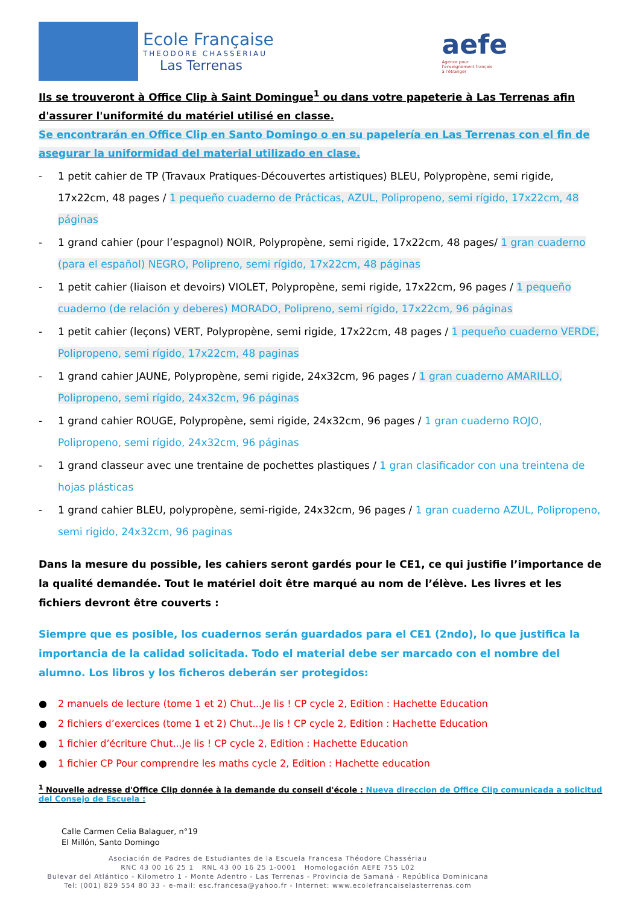Ecole Française
THEODORE CHASSERIAU
Las Terrenas
aefe
Agence pour
l'enseignement français
à l'étranger
Ils se trouveront à Office Clip à Saint Domingue<sup>1</sup> ou dans votre papeterie à Las Terrenas afin d'assurer l'uniformité du matériel utilisé en classe.
Se encontrarán en Office Clip en Santo Domingo o en su papelería en Las Terrenas con el fin de asegurar la uniformidad del material utilizado en clase.
- 1 petit cahier de TP (Travaux Pratiques-Découvertes artistiques) BLEU, Polypropène, semi rigide, 17x22cm, 48 pages / 1 pequeño cuaderno de Prácticas, AZUL, Polipropeno, semi rígido, 17x22cm, 48 páginas
- 1 grand cahier (pour l’espagnol) NOIR, Polypropène, semi rigide, 17x22cm, 48 pages/ 1 gran cuaderno (para el español) NEGRO, Polipreno, semi rígido, 17x22cm, 48 páginas
- 1 petit cahier (liaison et devoirs) VIOLET, Polypropène, semi rigide, 17x22cm, 96 pages / 1 pequeño cuaderno (de relación y deberes) MORADO, Polipreno, semi rígido, 17x22cm, 96 páginas
- 1 petit cahier (leçons) VERT, Polypropène, semi rigide, 17x22cm, 48 pages / 1 pequeño cuaderno VERDE, Polipropeno, semi rígido, 17x22cm, 48 paginas
- 1 grand cahier JAUNE, Polypropène, semi rigide, 24x32cm, 96 pages / 1 gran cuaderno AMARILLO, Polipropeno, semi rígido, 24x32cm, 96 páginas
- 1 grand cahier ROUGE, Polypropène, semi rigide, 24x32cm, 96 pages / 1 gran cuaderno ROJO, Polipropeno, semi rígido, 24x32cm, 96 páginas
- 1 grand classeur avec une trentaine de pochettes plastiques / 1 gran clasificador con una treintena de hojas plásticas
- 1 grand cahier BLEU, polypropène, semi-rigide, 24x32cm, 96 pages / 1 gran cuaderno AZUL, Polipropeno, semi rigido, 24x32cm, 96 paginas
Dans la mesure du possible, les cahiers seront gardés pour le CE1, ce qui justifie l’importance de la qualité demandée. Tout le matériel doit être marqué au nom de l’élève. Les livres et les fichiers devront être couverts :
Siempre que es posible, los cuadernos serán guardados para el CE1 (2ndo), lo que justifica la importancia de la calidad solicitada. Todo el material debe ser marcado con el nombre del alumno. Los libros y los ficheros deberán ser protegidos:
● 2 manuels de lecture (tome 1 et 2) Chut...Je lis ! CP cycle 2, Edition : Hachette Education
● 2 fichiers d’exercices (tome 1 et 2) Chut...Je lis ! CP cycle 2, Edition : Hachette Education
● 1 fichier d’écriture Chut...Je lis ! CP cycle 2, Edition : Hachette Education
● 1 fichier CP Pour comprendre les maths cycle 2, Edition : Hachette education
<sup>1</sup> Nouvelle adresse d'Office Clip donnée à la demande du conseil d'école : Nueva direccion de Office Clip comunicada a solicitud del Consejo de Escuela :
Calle Carmen Celia Balaguer, n°19
El Millón, Santo Domingo
Asociación de Padres de Estudiantes de la Escuela Francesa Théodore Chassériau
RNC 43 00 16 25 1 RNL 43 00 16 25 1-0001 Homologación AEFE 755 L02
Bulevar del Atlántico - Kilometro 1 - Monte Adentro - Las Terrenas - Provincia de Samaná - República Dominicana
Tel: (001) 829 554 80 33 - e-mail: esc.francesa@yahoo.fr - Internet: www.ecolefrancaiselasterrenas.com